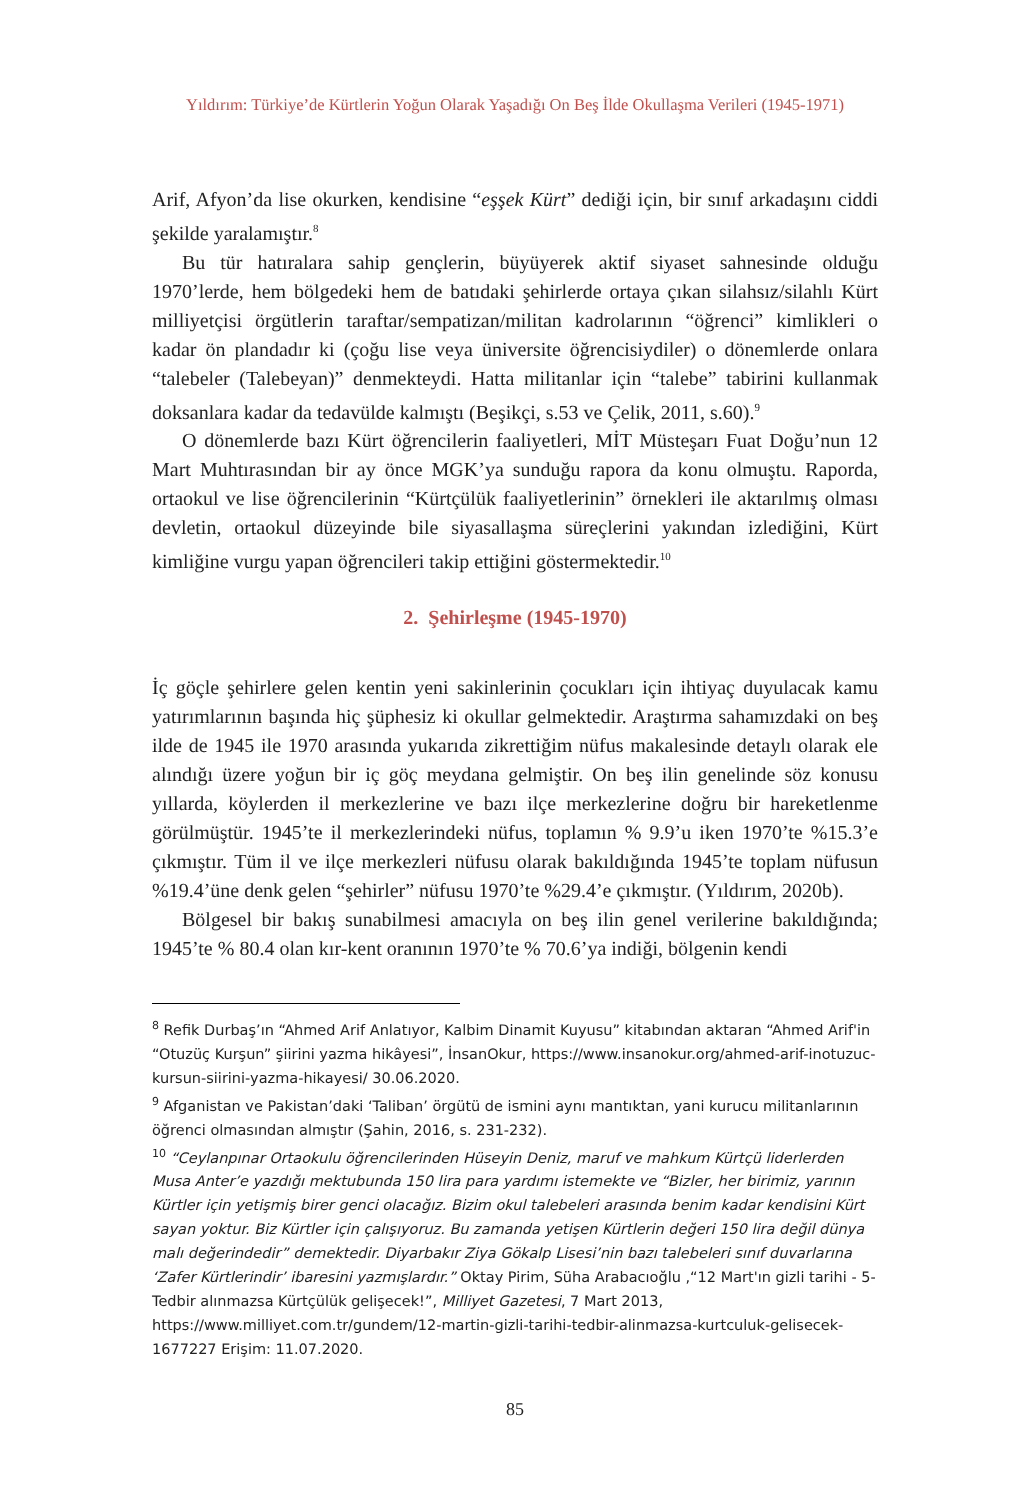Yıldırım: Türkiye’de Kürtlerin Yoğun Olarak Yaşadığı On Beş İlde Okullaşma Verileri (1945-1971)
Arif, Afyon’da lise okurken, kendisine “eşşek Kürt” dediği için, bir sınıf arkadaşını ciddi şekilde yaralamıştır.<sup>8</sup>
Bu tür hatıralara sahip gençlerin, büyüyerek aktif siyaset sahnesinde olduğu 1970’lerde, hem bölgedeki hem de batıdaki şehirlerde ortaya çıkan silahsız/silahlı Kürt milliyetçisi örgütlerin taraftar/sempatizan/militan kadrolarının “öğrenci” kimlikleri o kadar ön plandadır ki (çoğu lise veya üniversite öğrencisiydiler) o dönemlerde onlara “talebeler (Talebeyan)” denmekteydi. Hatta militanlar için “talebe” tabirini kullanmak doksanlara kadar da tedavülde kalmıştı (Beşikçi, s.53 ve Çelik, 2011, s.60).<sup>9</sup>
O dönemlerde bazı Kürt öğrencilerin faaliyetleri, MİT Müsteşarı Fuat Doğu’nun 12 Mart Muhtırasından bir ay önce MGK’ya sunduğu rapora da konu olmuştu. Raporda, ortaokul ve lise öğrencilerinin “Kürtçülük faaliyetlerinin” örnekleri ile aktarılmış olması devletin, ortaokul düzeyinde bile siyasallaşma süreçlerini yakından izlediğini, Kürt kimliğine vurgu yapan öğrencileri takip ettiğini göstermektedir.<sup>10</sup>
2. Şehirleşme (1945-1970)
İç göçle şehirlere gelen kentin yeni sakinlerinin çocukları için ihtiyaç duyulacak kamu yatırımlarının başında hiç şüphesiz ki okullar gelmektedir. Araştırma sahamızdaki on beş ilde de 1945 ile 1970 arasında yukarıda zikrettiğim nüfus makalesinde detaylı olarak ele alındığı üzere yoğun bir iç göç meydana gelmiştir. On beş ilin genelinde söz konusu yıllarda, köylerden il merkezlerine ve bazı ilçe merkezlerine doğru bir hareketlenme görülmüştür. 1945’te il merkezlerindeki nüfus, toplamın % 9.9’u iken 1970’te %15.3’e çıkmıştır. Tüm il ve ilçe merkezleri nüfusu olarak bakıldığında 1945’te toplam nüfusun %19.4’üne denk gelen “şehirler” nüfusu 1970’te %29.4’e çıkmıştır. (Yıldırım, 2020b).
Bölgesel bir bakış sunabilmesi amacıyla on beş ilin genel verilerine bakıldığında; 1945’te % 80.4 olan kır-kent oranının 1970’te % 70.6’ya indiği, bölgenin kendi
<sup>8</sup> Refik Durbaş’ın “Ahmed Arif Anlatıyor, Kalbim Dinamit Kuyusu” kitabından aktaran “Ahmed Arif'in “Otuzüç Kurşun” şiirini yazma hikâyesi”, İnsanOkur, https://www.insanokur.org/ahmed-arif-inotuzuc-kursun-siirini-yazma-hikayesi/ 30.06.2020.
<sup>9</sup> Afganistan ve Pakistan’daki ‘Taliban’ örgütü de ismini aynı mantıktan, yani kurucu militanlarının öğrenci olmasından almıştır (Şahin, 2016, s. 231-232).
<sup>10</sup> “Ceylanpınar Ortaokulu öğrencilerinden Hüseyin Deniz, maruf ve mahkum Kürtçü liderlerden Musa Anter’e yazdığı mektubunda 150 lira para yardımı istemekte ve “Bizler, her birimiz, yarının Kürtler için yetişmiş birer genci olacağız. Bizim okul talebeleri arasında benim kadar kendisini Kürt sayan yoktur. Biz Kürtler için çalışıyoruz. Bu zamanda yetişen Kürtlerin değeri 150 lira değil dünya malı değerindedir” demektedir. Diyarbakır Ziya Gökalp Lisesi’nin bazı talebeleri sınıf duvarlarına ‘Zafer Kürtlerindir’ ibaresini yazmışlardır.” Oktay Pirim, Süha Arabacıoğlu ,“12 Mart'ın gizli tarihi - 5- Tedbir alınmazsa Kürtçülük gelişecek!”, Milliyet Gazetesi, 7 Mart 2013, https://www.milliyet.com.tr/gundem/12-martin-gizli-tarihi-tedbir-alinmazsa-kurtculuk-gelisecek-1677227 Erişim: 11.07.2020.
85